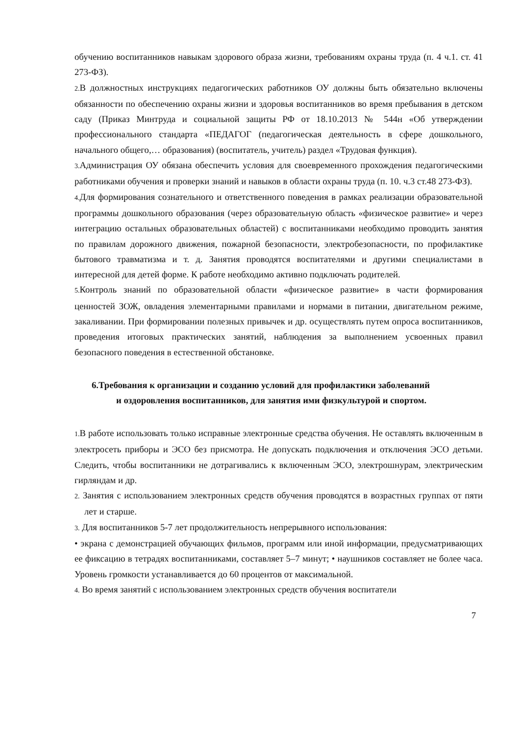обучению воспитанников навыкам здорового образа жизни, требованиям охраны труда (п. 4 ч.1. ст. 41 273-ФЗ).
2. В должностных инструкциях педагогических работников ОУ должны быть обязательно включены обязанности по обеспечению охраны жизни и здоровья воспитанников во время пребывания в детском саду (Приказ Минтруда и социальной защиты РФ от 18.10.2013 № 544н «Об утверждении профессионального стандарта «ПЕДАГОГ (педагогическая деятельность в сфере дошкольного, начального общего,… образования) (воспитатель, учитель) раздел «Трудовая функция).
3. Администрация ОУ обязана обеспечить условия для своевременного прохождения педагогическими работниками обучения и проверки знаний и навыков в области охраны труда (п. 10. ч.3 ст.48 273-ФЗ).
4. Для формирования сознательного и ответственного поведения в рамках реализации образовательной программы дошкольного образования (через образовательную область «физическое развитие» и через интеграцию остальных образовательных областей) с воспитанниками необходимо проводить занятия по правилам дорожного движения, пожарной безопасности, электробезопасности, по профилактике бытового травматизма и т. д. Занятия проводятся воспитателями и другими специалистами в интересной для детей форме. К работе необходимо активно подключать родителей.
5. Контроль знаний по образовательной области «физическое развитие» в части формирования ценностей ЗОЖ, овладения элементарными правилами и нормами в питании, двигательном режиме, закаливании. При формировании полезных привычек и др. осуществлять путем опроса воспитанников, проведения итоговых практических занятий, наблюдения за выполнением усвоенных правил безопасного поведения в естественной обстановке.
6.Требования к организации и созданию условий для профилактики заболеваний
и оздоровления воспитанников, для занятия ими физкультурой и спортом.
1. В работе использовать только исправные электронные средства обучения. Не оставлять включенным в электросеть приборы и ЭСО без присмотра. Не допускать подключения и отключения ЭСО детьми. Следить, чтобы воспитанники не дотрагивались к включенным ЭСО, электрошнурам, электрическим гирляндам и др.
2. Занятия с использованием электронных средств обучения проводятся в возрастных группах от пяти лет и старше.
3. Для воспитанников 5-7 лет продолжительность непрерывного использования:
• экрана с демонстрацией обучающих фильмов, программ или иной информации, предусматривающих ее фиксацию в тетрадях воспитанниками, составляет 5–7 минут; • наушников составляет не более часа. Уровень громкости устанавливается до 60 процентов от максимальной.
4. Во время занятий с использованием электронных средств обучения воспитатели
7